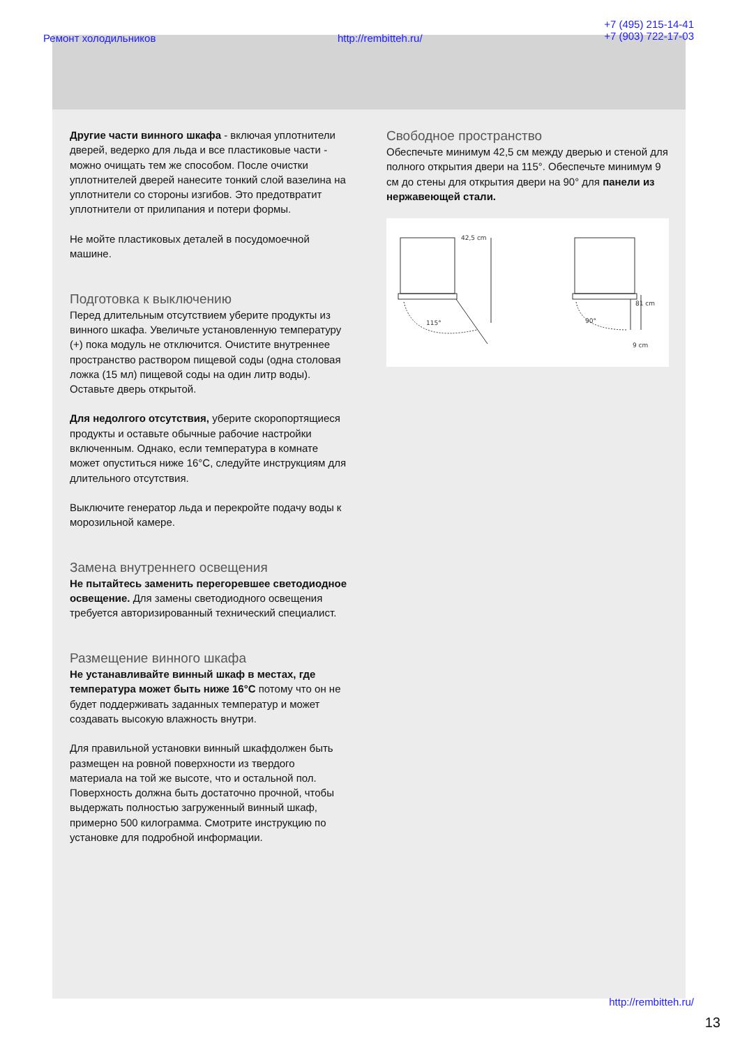Ремонт холодильников http://rembitteh.ru/ +7 (495) 215-14-41
+7 (903) 722-17-03
Другие части винного шкафа - включая уплотнители дверей, ведерко для льда и все пластиковые части - можно очищать тем же способом. После очистки уплотнителей дверей нанесите тонкий слой вазелина на уплотнители со стороны изгибов. Это предотвратит уплотнители от прилипания и потери формы.
Не мойте пластиковых деталей в посудомоечной машине.
Подготовка к выключению
Перед длительным отсутствием уберите продукты из винного шкафа. Увеличьте установленную температуру (+) пока модуль не отключится. Очистите внутреннее пространство раствором пищевой соды (одна столовая ложка (15 мл) пищевой соды на один литр воды). Оставьте дверь открытой.
Для недолгого отсутствия, уберите скоропортящиеся продукты и оставьте обычные рабочие настройки включенным. Однако, если температура в комнате может опуститься ниже 16°C, следуйте инструкциям для длительного отсутствия.
Выключите генератор льда и перекройте подачу воды к морозильной камере.
Замена внутреннего освещения
Не пытайтесь заменить перегоревшее светодиодное освещение. Для замены светодиодного освещения требуется авторизированный технический специалист.
Размещение винного шкафа
Не устанавливайте винный шкаф в местах, где температура может быть ниже 16°C потому что он не будет поддерживать заданных температур и может создавать высокую влажность внутри.
Для правильной установки винный шкафдолжен быть размещен на ровной поверхности из твердого материала на той же высоте, что и остальной пол. Поверхность должна быть достаточно прочной, чтобы выдержать полностью загруженный винный шкаф, примерно 500 килограмма. Смотрите инструкцию по установке для подробной информации.
Свободное пространство
Обеспечьте минимум 42,5 см между дверью и стеной для полного открытия двери на 115°. Обеспечьте минимум 9 см до стены для открытия двери на 90° для панели из нержавеющей стали.
42,5 cm
115°
90°
81 cm
9 cm
http://rembitteh.ru/
13